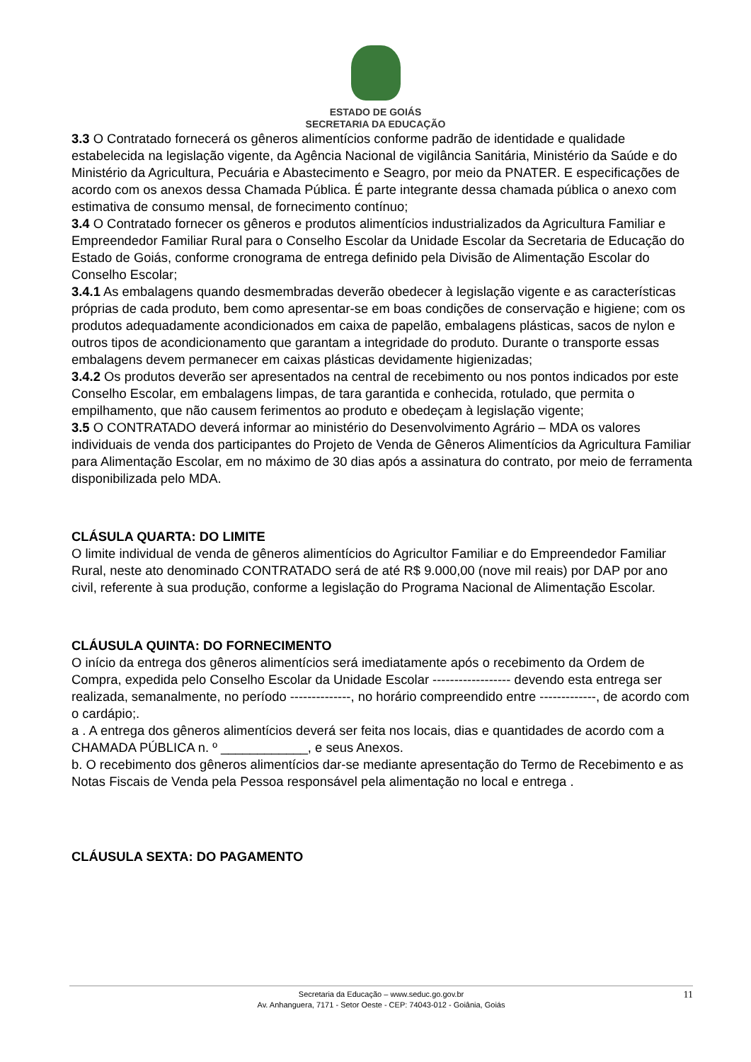ESTADO DE GOIÁS
SECRETARIA DA EDUCAÇÃO
3.3 O Contratado fornecerá os gêneros alimentícios conforme padrão de identidade e qualidade estabelecida na legislação vigente, da Agência Nacional de vigilância Sanitária, Ministério da Saúde e do Ministério da Agricultura, Pecuária e Abastecimento e Seagro, por meio da PNATER. E especificações de acordo com os anexos dessa Chamada Pública. É parte integrante dessa chamada pública o anexo com estimativa de consumo mensal, de fornecimento contínuo;
3.4 O Contratado fornecer os gêneros e produtos alimentícios industrializados da Agricultura Familiar e Empreendedor Familiar Rural para o Conselho Escolar da Unidade Escolar da Secretaria de Educação do Estado de Goiás, conforme cronograma de entrega definido pela Divisão de Alimentação Escolar do Conselho Escolar;
3.4.1 As embalagens quando desmembradas deverão obedecer à legislação vigente e as características próprias de cada produto, bem como apresentar-se em boas condições de conservação e higiene; com os produtos adequadamente acondicionados em caixa de papelão, embalagens plásticas, sacos de nylon e outros tipos de acondicionamento que garantam a integridade do produto. Durante o transporte essas embalagens devem permanecer em caixas plásticas devidamente higienizadas;
3.4.2 Os produtos deverão ser apresentados na central de recebimento ou nos pontos indicados por este Conselho Escolar, em embalagens limpas, de tara garantida e conhecida, rotulado, que permita o empilhamento, que não causem ferimentos ao produto e obedeçam à legislação vigente;
3.5 O CONTRATADO deverá informar ao ministério do Desenvolvimento Agrário – MDA os valores individuais de venda dos participantes do Projeto de Venda de Gêneros Alimentícios da Agricultura Familiar para Alimentação Escolar, em no máximo de 30 dias após a assinatura do contrato, por meio de ferramenta disponibilizada pelo MDA.
CLÁSULA QUARTA: DO LIMITE
O limite individual de venda de gêneros alimentícios do Agricultor Familiar e do Empreendedor Familiar Rural, neste ato denominado CONTRATADO será de até R$ 9.000,00 (nove mil reais) por DAP por ano civil, referente à sua produção, conforme a legislação do Programa Nacional de Alimentação Escolar.
CLÁUSULA QUINTA: DO FORNECIMENTO
O início da entrega dos gêneros alimentícios será imediatamente após o recebimento da Ordem de Compra, expedida pelo Conselho Escolar da Unidade Escolar ------------------ devendo esta entrega ser realizada, semanalmente, no período --------------, no horário compreendido entre -------------, de acordo com o cardápio;.
a . A entrega dos gêneros alimentícios deverá ser feita nos locais, dias e quantidades de acordo com a CHAMADA PÚBLICA n. º ____________, e seus Anexos.
b. O recebimento dos gêneros alimentícios dar-se mediante apresentação do Termo de Recebimento e as Notas Fiscais de Venda pela Pessoa responsável pela alimentação no local e entrega .
CLÁUSULA SEXTA: DO PAGAMENTO
Secretaria da Educação – www.seduc.go.gov.br
Av. Anhanguera, 7171 - Setor Oeste - CEP: 74043-012 - Goiânia, Goiás
11